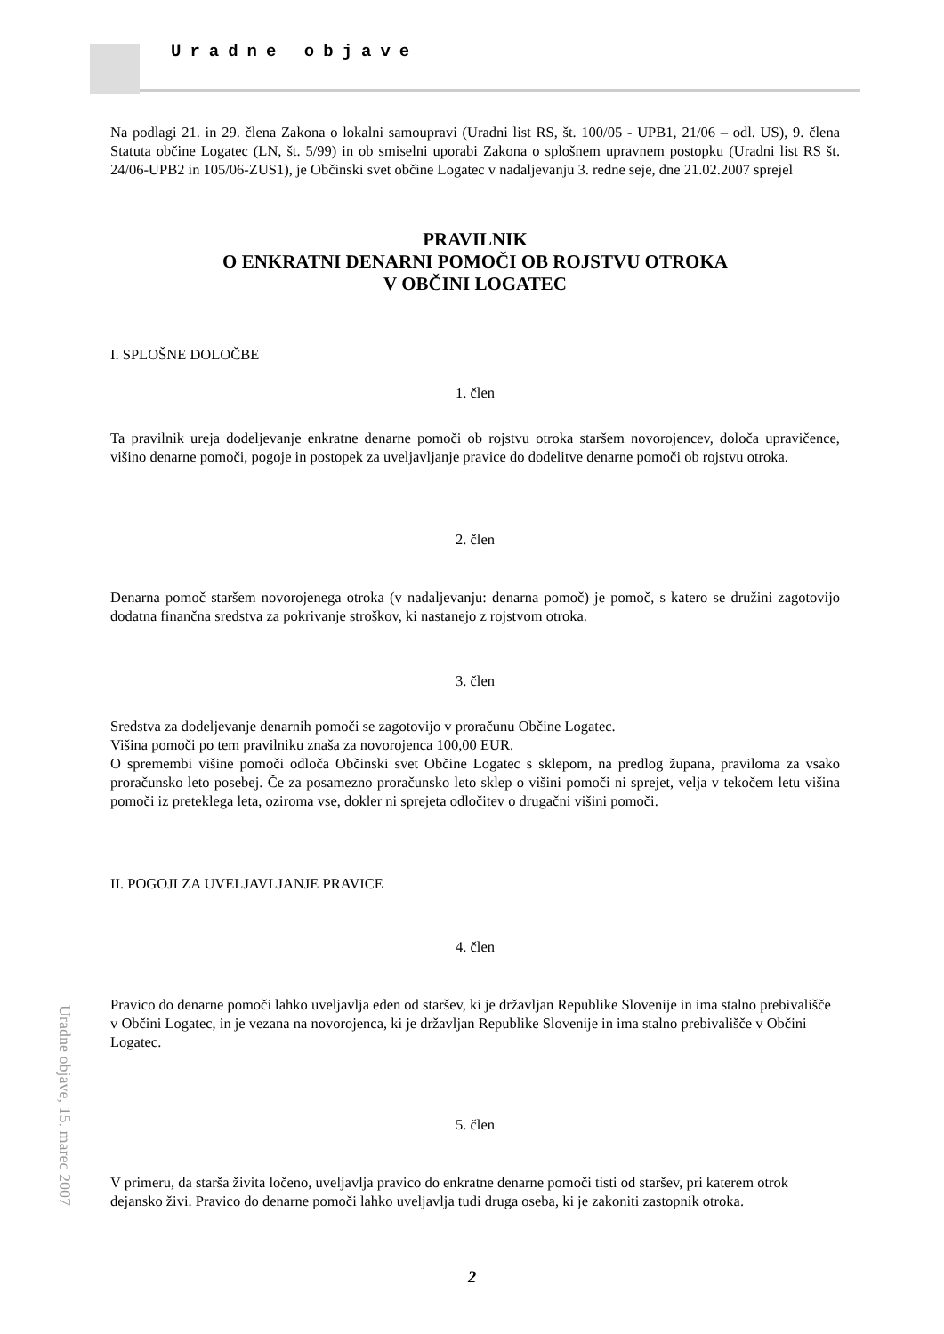Uradne objave
Na podlagi 21. in 29. člena Zakona o lokalni samoupravi (Uradni list RS, št. 100/05 - UPB1, 21/06 – odl. US), 9. člena Statuta občine Logatec (LN, št. 5/99) in ob smiselni uporabi Zakona o splošnem upravnem postopku (Uradni list RS št. 24/06-UPB2 in 105/06-ZUS1), je Občinski svet občine Logatec v nadaljevanju 3. redne seje, dne 21.02.2007 sprejel
PRAVILNIK
O ENKRATNI DENARNI POMOČI OB ROJSTVU OTROKA
V OBČINI LOGATEC
I. SPLOŠNE DOLOČBE
1. člen
Ta pravilnik ureja dodeljevanje enkratne denarne pomoči ob rojstvu otroka staršem novorojencev, določa upravičence, višino denarne pomoči, pogoje in postopek za uveljavljanje pravice do dodelitve denarne pomoči ob rojstvu otroka.
2. člen
Denarna pomoč staršem novorojenega otroka (v nadaljevanju: denarna pomoč) je pomoč, s katero se družini zagotovijo dodatna finančna sredstva za pokrivanje stroškov, ki nastanejo z rojstvom otroka.
3. člen
Sredstva za dodeljevanje denarnih pomoči se zagotovijo v proračunu Občine Logatec.
Višina pomoči po tem pravilniku znaša za novorojenca 100,00 EUR.
O spremembi višine pomoči odloča Občinski svet Občine Logatec s sklepom, na predlog župana, praviloma za vsako proračunsko leto posebej. Če za posamezno proračunsko leto sklep o višini pomoči ni sprejet, velja v tekočem letu višina pomoči iz preteklega leta, oziroma vse, dokler ni sprejeta odločitev o drugačni višini pomoči.
II. POGOJI ZA UVELJAVLJANJE PRAVICE
4. člen
Pravico do denarne pomoči lahko uveljavlja eden od staršev, ki je državljan Republike Slovenije in ima stalno prebivališče v Občini Logatec, in je vezana na novorojenca, ki je državljan Republike Slovenije in ima stalno prebivališče v Občini Logatec.
5. člen
V primeru, da starša živita ločeno, uveljavlja pravico do enkratne denarne pomoči tisti od staršev, pri katerem otrok dejansko živi. Pravico do denarne pomoči lahko uveljavlja tudi druga oseba, ki je zakoniti zastopnik otroka.
Uradne objave, 15. marec 2007
2